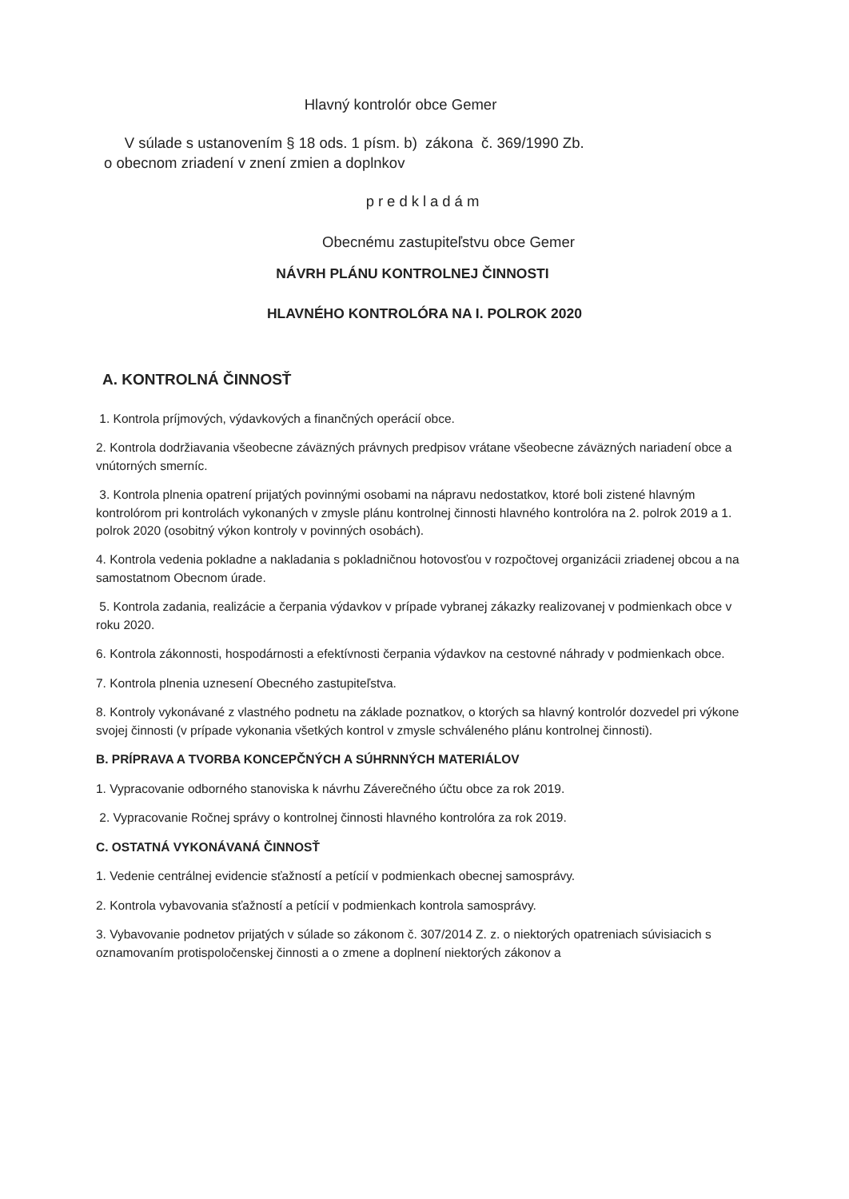Hlavný kontrolór obce Gemer
V súlade s ustanovením § 18 ods. 1 písm. b) zákona č. 369/1990 Zb.
o obecnom zriadení v znení zmien a doplnkov
predkladám
Obecnému zastupiteľstvu obce Gemer
NÁVRH PLÁNU KONTROLNEJ ČINNOSTI
HLAVNÉHO KONTROLÓRA NA I. POLROK 2020
A. KONTROLNÁ ČINNOSŤ
1. Kontrola príjmových, výdavkových a finančných operácií obce.
2. Kontrola dodržiavania všeobecne záväzných právnych predpisov vrátane všeobecne záväzných nariadení obce a vnútorných smerníc.
3. Kontrola plnenia opatrení prijatých povinnými osobami na nápravu nedostatkov, ktoré boli zistené hlavným kontrolórom pri kontrolách vykonaných v zmysle plánu kontrolnej činnosti hlavného kontrolóra na 2. polrok 2019 a 1. polrok 2020 (osobitný výkon kontroly v povinných osobách).
4. Kontrola vedenia pokladne a nakladania s pokladničnou hotovosťou v rozpočtovej organizácii zriadenej obcou a na samostatnom Obecnom úrade.
5. Kontrola zadania, realizácie a čerpania výdavkov v prípade vybranej zákazky realizovanej v podmienkach obce v roku 2020.
6. Kontrola zákonnosti, hospodárnosti a efektívnosti čerpania výdavkov na cestovné náhrady v podmienkach obce.
7. Kontrola plnenia uznesení Obecného zastupiteľstva.
8. Kontroly vykonávané z vlastného podnetu na základe poznatkov, o ktorých sa hlavný kontrolór dozvedel pri výkone svojej činnosti (v prípade vykonania všetkých kontrol v zmysle schváleného plánu kontrolnej činnosti).
B. PRÍPRAVA A TVORBA KONCEPČNÝCH A SÚHRNNÝCH MATERIÁLOV
1. Vypracovanie odborného stanoviska k návrhu Záverečného účtu obce za rok 2019.
2. Vypracovanie Ročnej správy o kontrolnej činnosti hlavného kontrolóra za rok 2019.
C. OSTATNÁ VYKONÁVANÁ ČINNOSŤ
1. Vedenie centrálnej evidencie sťažností a petícií v podmienkach obecnej samosprávy.
2. Kontrola vybavovania sťažností a petícií v podmienkach kontrola samosprávy.
3. Vybavovanie podnetov prijatých v súlade so zákonom č. 307/2014 Z. z. o niektorých opatreniach súvisiacich s oznamovaním protispoločenskej činnosti a o zmene a doplnení niektorých zákonov a